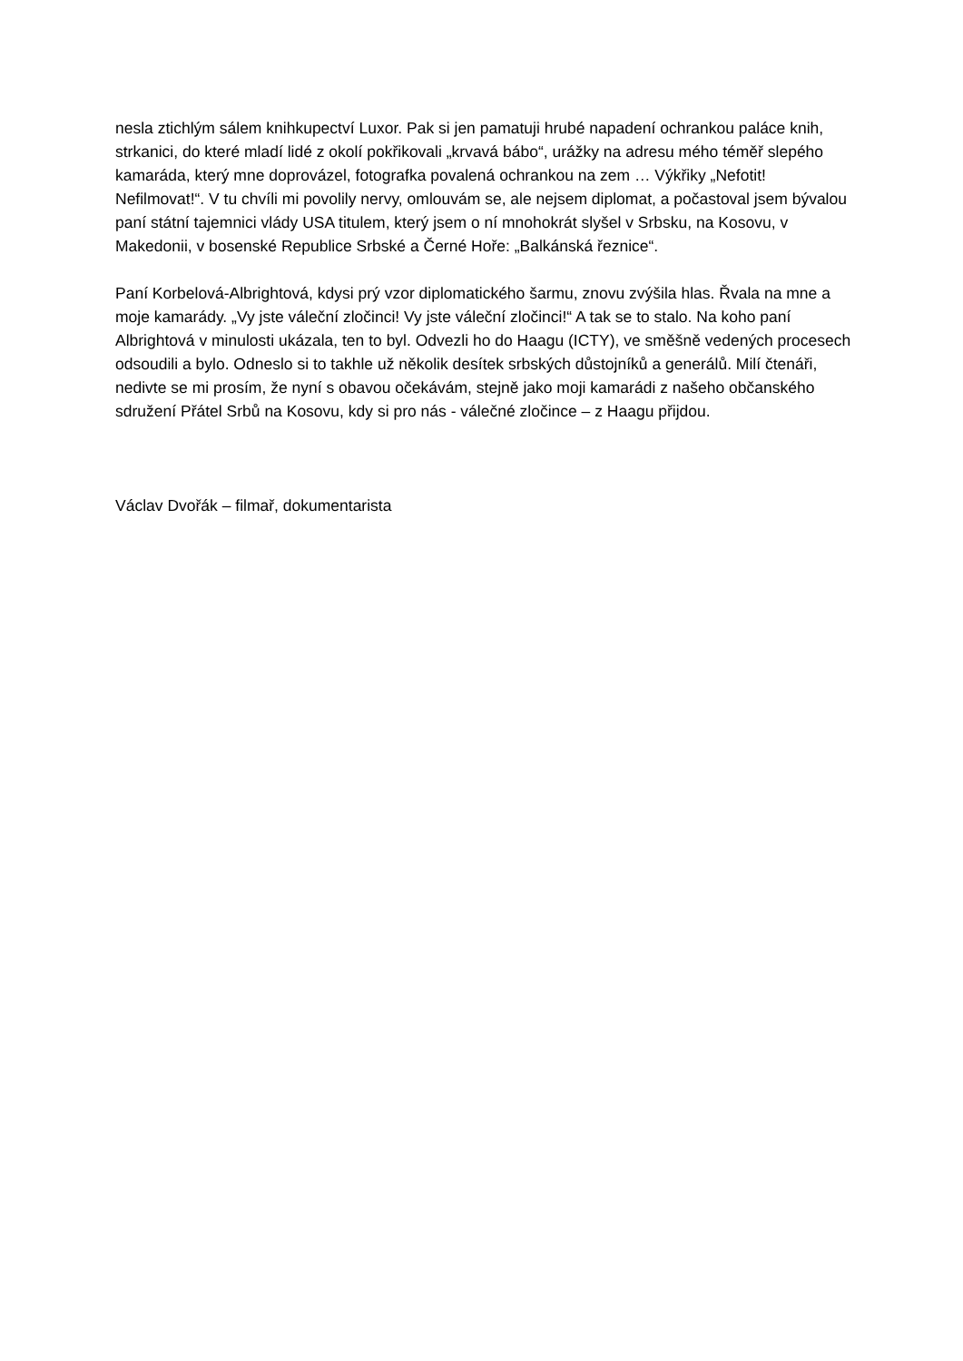nesla ztichlým sálem knihkupectví Luxor. Pak si jen pamatuji hrubé napadení ochrankou paláce knih, strkanici, do které mladí lidé z okolí pokřikovali „krvavá bábo“, urážky na adresu mého téměř slepého kamaráda, který mne doprovázel, fotografka povalená ochrankou na zem … Výkřiky „Nefotit! Nefilmovat!“. V tu chvíli mi povolily nervy, omlouvám se, ale nejsem diplomat, a počastoval jsem bývalou paní státní tajemnici vlády USA titulem, který jsem o ní mnohokrát slyšel v Srbsku, na Kosovu, v Makedonii, v bosenské Republice Srbské a Černé Hoře: „Balkánská řeznice“.
Paní Korbelová-Albrightová, kdysi prý vzor diplomatického šarmu, znovu zvýšila hlas. Řvala na mne a moje kamarády. „Vy jste váleční zločinci! Vy jste váleční zločinci!“ A tak se to stalo. Na koho paní Albrightová v minulosti ukázala, ten to byl. Odvezli ho do Haagu (ICTY), ve směšně vedených procesech odsoudili a bylo. Odneslo si to takhle už několik desítek srbských důstojníků a generálů. Milí čtenáři, nedivte se mi prosím, že nyní s obavou očekávám, stejně jako moji kamarádi z našeho občanského sdružení Přátel Srbů na Kosovu, kdy si pro nás - válečné zločince – z Haagu přijdou.
Václav Dvořák – filmař, dokumentarista